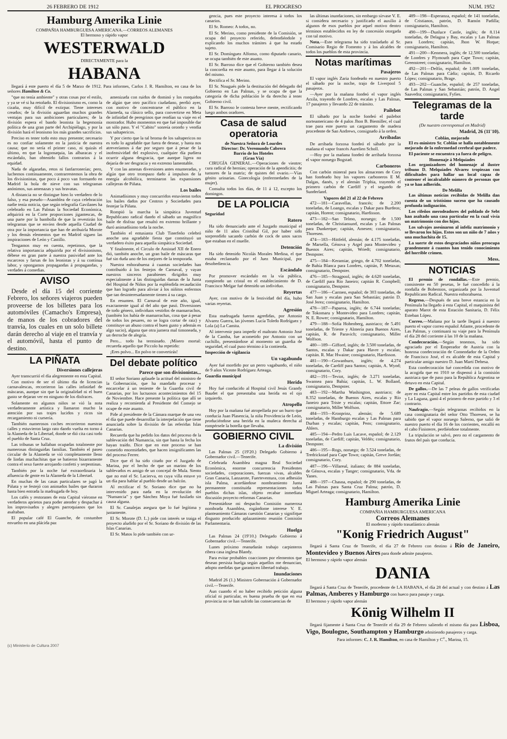26 FEBRERO DE 1912 EL PROGRESO NUM. 1952
Hamburg Amerika Linie
COMPAÑIA HAMBURGUESA AMERICANA.—CORREOS ALEMANES
El hermoso y rápido vapor
WESTERWALD
DIRECTAMENTE para la
HABANA
llegará á este puerto el día 5 de Marzo de 1912. Para informes, Carlos J. R. Hamilton, en casa de los señores Hamilton & Co.
"que no tenía ambiente" y otras cosas por el estilo, y ya se vé si ha retoñado. El divisionismo es, como la cizaña, muy difícil de extirpar. Tiene intereses creados; de la división aguardan muchos grandes ventajas para sus ambiciones particulares; de la división espera el bando leonista la hegemonía política de una gran parte del Archipiélago, y por la división hará el leonismo los más grandes sacrificios.
Preciso es tener todo esto muy presente; necesario es no confiar solamente en la justicia de nuestra causa; que no sería el primer caso, ni quizás el último, en que la logomaquia, las albaracas y el escándalo, han obtenido fallos contrarios á la equidad.
Nada de algaradas, retos ni fanfarronerías; pero, luchemos contínuamente, contrarrestemos la obra de los divisionistas, que poco á poco van formando en Madrid la bola de nieve con sus telegramas anónimos, sus amenazas y sus bravatas.
A distancia no se distingue bien lo verdadero de lo falso, y esa pseudo—Asamblea de cuya celebración nadie tenía noticia, que según telegrafía Gavilanes ha celebrado en Las Palmas la Sociedad Económica, adquirirá en la Corte proporciones jigantescas, de una parte por la bambolla de que la revestirán los telegramas que se envíen desde aquella Ciudad de otra por la importancia que han de atribuirla Morote y los demás elementos que en Madrid siguen las inspiraciones de León y Castillo.
Tengamos muy en cuenta, repetimos, que la relativa importancia adquirida por el divisionismo, débese en gran parte á nuestra pasividad ante los escarceos y farsas de los leonistas y á su contínua labor, y opongamos propagandas á propagandas, y verdades á comedias.
AVISO
Desde el día 15 del corriente Febrero, los señores viajeros pueden proveerse de los billetes para los automóviles (Camacho's Empresa), de manos de los cobradores del tranvía, los cuales en un solo billete darán derecho al viaje en el tranvía y el automóvil, hasta el punto de destino.
LA PIÑATA
Diversiones callejeras
Ayer transcurrió el día alegremente en esta Capital.
Con motivo de ser el último día de licencias carnavalescas, recorrieron las calles infinidad de máscaras, aunque sin que la originalidad ni el buen gusto se dejaran ver en ninguno de los disfraces.
Solamente en algunos niños se vió la nota verdaderamente artística y llamaron mucho la atención por sus trajes lucidos y ricos sin recargamiento ni cursería.
También numerosos coches recorrieron nuestras calles y estuvieron largo rato dando vuelta en torno á la Alameda de la Libertad, donde se dió cita casi todo el pueblo de Santa Cruz.
Las tribunas se hallaban ocupadas totalmente por numerosas distinguidas familias. También el paseo circular de la Alameda se vió completamente lleno de lindas muchachitas que se batieron bizarramente contra el sexo fuerte arrojando confetti y serpentinas.
También por la noche fué extraordinaria la afluencia de gente en la Alameda de la Libertad.
En muchas de las casas particulares se jugó la Piñata y se festejó con animados bailes que duraron hasta bien entrada la madrugada de hoy.
Los cafés y restoranes de esta Capital viéronse en verdaderos aprietos para poder atender y despachar á los improvisados y alegres parroquianos que los asaltaban.
El popular café El Guanche, de costumbre envuelto en una plácida paz
amenizada con ruidos de dominó y los ronquidos de algún que otro pacífico ciudadano, perdió ayer, con motivo de concentrarse el público en la Alameda, su clásico sello, para convertirse en Meta de infinidad de peregrinos que rendían su viaje en el mostrador. Hubo momentos en que fué imposible dar un sólo paso. Y el "Cabito" sonreía orondo y vendía sus saltapericos.
Y por cierto que la tal broma de los saltapericos no es todo lo agradable que fuera de desear, y hasta nos atreveríamos á dar por seguro que á pesar de la inofensividad del explosivo, cualquier día pudiera ocurrir alguna desgracia, que aunque ligera no dejaría de ser desgracia y en extremo lamentable.
Y con las amenas diversiones antes enumeradas, y algún que otro trompazo dado á impulsos de la energía alcohólica, terminaron las expansiones callejeras de Piñata.
Los bailes
Animadísimos y muy concurridos estuvieron todos los bailes dados por Centros y Sociedades para festejar la Piñata.
Rompió la marcha la simpática Juventud Republicano radical dando el sábado un magnífico baile de disfraz que resultó en extremo brillante y duró animadísimo toda la noche.
También el entusiasta Club Tinerfeño celebró anoche una agradable fiesta que constituyó un verdadero éxito para aquella simpática Sociedad.
Y finalmente, el Circulo de Amistad XII de Enero dió, también anoche, un gran baile de máscaras que fué sin duda uno de los mejores de la temporada.
Nuestra enhorabuena á cuantas sociedades han contribuido á los festejos de Carnaval, y vayan nuestros sinceros parabienes dirigidos muy especialmente á las distinguidas damas de la Junta del Hospital de Niños por la espléndida recaudación que han logrado para aliviar á los niñitos enfermos que tan desinteresadamente tienen á su cargo.
En resumen. El Carnaval de este año, igual, exactamente igual al del año que pasó. Diversiones de todo género, individuos vestidos de mamarrachos, (también los había de mamarrachas, cosa que á pesar de todos los pesares, no se logra cortar de raiz) y constituye un abuso contra el buen gusto y además es algo sucio), alguna que otra jumera mal timoneada, y un derroche de alegría.
Pero... todo ha terminado. ¡Mísero mortal: recuerda aquello que Piccolo ha repetido:
¡Eres polvo... En polvo te convertirás!
Del debate político
Parece que son divisionistas...
El señor Soriano aplaude la actitud del ministro de la Gobernación, que ha mandado procesar y encarcelar á un teniente de la Guardia civil de Canarias, por los luctuosos acontecimientos del 15 de Noviembre. Hace presente la política que allí se realiza y recomienda al Presidente del Consejo se ocupe de este asunto.
Pide al presidente de la Cámara marque de una vez el día que puede desarrollar la interpelación que tiene anunciada sobre la división de las referidas Islas Canarias.
Recuerda que ha pedido los datos del proceso de la sublevación del Numancia, sin que hasta la fecha los hayan traído. Dice que en este proceso se han cometido enormidades, que hacen insignificantes las del proceso Ferrer.
Dice que él ha sido citado por el Juzgado de Marina, por el hecho de que un marino de los sublevados es amigo de un concejal de Mula. Siento que no esté el Sr. Lacierva, en cuya villa estuve yo un día para hablar al pueblo desde un balcón.
Al rectificar el Sr. Soriano dice que no ha intervenido para nada en la revolución del "Numancia" y que Sánchez Moya fué fusilado sin causa alguna.
El Sr. Canalejas asegura que lo fué legítima y justamente.
El Sr. Morote (D. L.) pide con interés se traiga el proyecto aludido por el Sr. Soriano de división de las Islas Canarias.
El Sr. Matos lo pide también con ur-
gencia, pues este proyecto interesa á todos los canarios.
El Sr. Romeo: A todos, no.
El Sr. Merino, como presidente de la Comisión, se ocupa del proyecto referido, defendiéndole y explicando los muchos trámites á que ha estado sujeto.
El Sr. Domínguez Alfonso, como diputado canario, se ocupa también de este asunto.
El Sr. Barroso dice que el Gobierno también desea la concordia en este asunto, para llegar á la solución del mismo.
Rectifica el Sr. Merino.
El Sr. Nougués pide la destitución del delegado del Gobierno en Las Palmas, y se ocupa de que la categoría de dicha población le da derecho á tener Gobierno civil.
El Sr. Barroso le contesta breve mente, rectificando luego ambos oradores.
Casa de salud operatoria
de Nuestra Señora de Lourdes
Director: Dr. Veremundo Cabrera
Barrio de los Hoteles
(Gran Vía)
CIRUGÍA GENERAL.—Operaciones de vientre; cura radical de hernias; operación de la apendicitis; de tumores de la matriz; de quistes del ovario.—Vías génito urinarias. Ginecología (enfermedades de la mujer).
Consulta todos los días, de 11 á 12, excepto los domingos.
DE LA POLICIA
Seguridad
Ratero
Ha sido denunciado ante el Juzgado municipal el niño de 11 años Cristóbal Gil, por haber sido sorprendido sacando carbón de cock de unos sacos que estaban en el muelle.
Detención
Ha sido detenido Nicolás Morales Medina, el que estaba reclamado por el Juez Municipal, por desobediencia.
Escándalo
Por promover escándalo en la vía pública, rompiendo un cristal en el establecimiento de D. Francisco Melgar fué detenido un individuo.
Reyertas
Ayer, con motivo de la festividad del día, hubo varias reyertas.
Agresión
Esta madrugada fueron agredidas, por Antonio Alvarez Guerra, las jóvenes Lucía Toledo Rodríguez y Lola (a) La Camita.
Al intervenir para impedir el maltrato Antonio José de la Camba, fue acometido por Antonio con un cuchillo, presentándose al momento un guardia de seguridad, el cual puso término á la contienda.
Inspección de vigilancia
Un vagabundo
Ayer fué mordido por un perro vagabundo, el niño de 9 años Vicente Rodríguez Arteaga.
Guardia municipal
Herido
Hoy fué conducido al Hospital civil Jesús Grandy Baudet el que presentaba una herida en el ojo izquierdo.
Atropello
Hoy por la mañana fué atropellada por un burro que conducía Juan Plasencia, la niña Providencia de León, produciéndose una herida en la muñeca derecha al rompérsele la botella que llevaba.
GOBIERNO CIVIL
La división
Las Palmas 25 (19'20.) Delegado Gobierno á Gobernador civil.—Tenerife.
Celebrada Asamblea magna Real Sociedad Económica, enorme concurrencia Presidentes sociedades, corporaciones, fuerzas vivas, alcaldes Gran Canaria, Lanzarote, Fuerteventura, con adhesión isla Palma, acordándose nombramiento Junta permanente constituida representaciones todos pueblos dichas islas, objeto recabar inmediata discusión proyecto reformas Canarias.
Presentádose mi despacho Comisión numerosa nombrada Asamblea, rogándome interese V. E. planteamiento Cámaras cuestión Canarias y signifique disgusto producido aplazamiento reunión Comisión Parlamentaria.
Huelga
Las Palmas 24 (19'10.) Delegado Gobierno á Gobernador civil.—Tenerife.
Lunes próximo reanudarán trabajo carpinteros ribera casa inglesa Blandy.
Para evitar probables coacciones por elementos que desean persista huelga según aquellos me denuncian, adopto medidas que garanticen libertad trabajo.
Inundaciones
Madrid 26 (1.) Ministro Gobernación á Gobernador civil.—Tenerife.
Aun cuando el no haber recibido petición alguna oficial ni particular, es buena prueba de que en esa provincia no se han sufrido las consecuencias de
las últimas inundaciones, sin embargo sírvase V. E. si considera necesario y justificado el auxilio á algunos de esos pueblos por aquel motivo dentro términos establecidos en ley de concesión otorgada con tal motivo.
Nota.—Este telegrama ha sido trasladado al Sr. Comisario Regio de Fomento y á los alcaldes de todos los pueblos de esta provincia.
Notas marítimas
Pasajeros
El vapor inglés Zaria fondeado en nuestro puerto el sábado por la noche, trajo de Liverpool 5 pasajeros.
—Ayer por la mañana fondeó el vapor inglés Arzila, trayendo de Londres, escalas y Las Palmas, 17 pasajeros y llevando 22 de tránsito.
Pailebot
El sábado por la noche fondeó el pailebot norteamericano de 4 palos Jhon B. Biemiller, el cual trae para este puerto un cargamento de madera procedente de San Andrews, consignado á la orden.
Arribadas
De arribada forzosa fondeó el sábado por la mañana el vapor francés Aurelien Scholl.
—Hoy por la mañana fondeó de arribada forzosa el vapor noruego Bogstad.
Carboneros
Con carbón mineral para los almacenes de Cory han fondeado hoy los vapores carboneros E M. Dalgas, danés, y el alemán Triphia, trayendo el primero carbón de Cardiff y el segundo de Sunderland.
Vapores del 21 al 22 de Febrero
472—181—Caravellas, francés; de 2.200 toneladas, de Loango, escalas y Dakar para Burdeos; capitán, Horent; consignatario, Hardisson.
473—182—San Telmo, noruego; de 1.500 toneladas, de Christiansund, escalas y Las Palmas para Dunkerque; capitán, Amesen; consignatario, Thoresen.
474—183—Hittfeld, alemán; de 4.175 toneladas, de Marsella, Génova y Argel para Montevideo y Buenos Aires; capitán, Wriedt; consignatario, Dempster.
475—184—Keramiar, griego, de 4.702 toneladas, de Bahía Blanca para Londres, capitán, P. Metaxas; consignatario, Dempster.
476—185—Stragpool, inglés; de 4.620 toneladas, de Cardiff para Río Janeiro; capitán R. Compbell; consignatario, Dempster.
477—186—Carmen, español; de 303 toneladas, de San Juan y escalas para San Sebastián; patrón D. José Jerez; consignatario, Hamilton.
478—187—Paparoa, inglés; de 6.744 toneladas; de Tokomaru y Montevideo para Londres; capitán, N. E. Rower; consignatario, Hamilton.
479—188—Sofía Hohenberg, austriaco; de 5.491 toneladas, de Trieste y Almería para Buenos Aires, capitán, R. de Paravich; consignatario, Miller Wolfson.
480—189—Gifford, inglés; de 3.500 toneladas, de Santos, escalas y Dakar para Havre y escalas; capitán. R. Mac Hwaine; consignatario, Hardisson.
481—190—Gowanburn, inglés; de 4.274 toneladas, de Cardiff para Santos; capitán, A. Wynd; consignatario, Cory.
482—191—Teviot, inglés; de 3.271 toneladas, Swansea para Bahía; capitán, L. W. Bolland, consignatario, Dempster.
483—192—Martha Washington, austriaco; de 8.352 toneladas, de Buenos Aires, escalas y Río Janeiro para Triste y escalas; capitán, Ettore Zar; consignatario, Miller Wolfson.
484—193—Kronprinz, alemán; de 5.689 toneladas, de Hamburgo escalas y Las Palmas para Durban y escalas; capitán, Pens; consignatario, Ahlers.
485—194—Pedro Luis Lacave, español; de 2.129 toneladas, de Cardiff; capitán, Veldés; consignatario, Dempster.
486—195—Rogs, noruego; de 3.524 toneladas, de Tredrickstad para Cape Town; capitán, Greve Jordán; consignatario, Cory.
487—196—Villareal, italiano; de 884 toneladas, de Génova, escalas y Tanger; consignatario, Vda. de Yanes.
488—197—Chasna, español; de 290 toneladas, de Las Palmas para Santa Cruz Palma; patrón, D. Miguel Arteaga; consignatario, Hamilton.
489—198—Esperanza, español; de 141 toneladas, de Cristianos, patrón, D. Ramón Padilla; consignatario, Hamilton.
490—199—Dunluce Castle, inglés; de 8.114 toneladas, de Delagoa y Bay, escalas y Las Palmas para Londres; capitán, Jhon W. Hoque; consignatario, Hamilton.
491—200—Kenmera, inglés; de 12.500 toneladas; de Londres y Plymouth para Cape Town; capitán, Greenstreet; consignatario, Hamilton.
492—201—Delfín, español; de 1.009 toneladas, de Las Palmas para Cádiz; capitán, D. Ricardo López; consignatario, Brage.
493—202—Guanche, español; de 257 toneladas, de Las Palmas y San Sebastián; patrón, D. Angel Saavedra; consignatario, Fyfies.
Telegramas de la tarde
(De nuestro corresponsal en Madrid)
Madrid, 26 (11'10).
Coblán, mejorado
El ex-ministro Sr. Coblán se halla notablemente mejorado de la enfermedad cerebral que padece.
El paciente se encuentra ya fuera de peligro.
Homenaje á Melquiades
Los organizadores del homenaje al ilustre tribuno D. Melquiades Alvarez tropiezan con dificultades para hallar un local capaz de contener el incalculable número de personas que ya se han adherido.
De Melilla
Las últimas noticias recibidas de Melilla dan cuenta de un tristísimo suceso que ha causado profunda indignación.
Los rifeños merodeadores del poblado de Sebt han asaltado una casa particular en la cual vivía un matrimonio con dos hijos.
Los salvajes asesinaron al infeliz matrimonio y se llevaron los hijos. Estos son un niño de 7 años y una muchachita de 15.
La suerte de estos desgraciados niños preocupa grandemente á cuantos han tenido conocimiento del horrible crimen.
Mess.
NOTICIAS
El premio de rondallas.—Este premio, consistente en 50 pesetas, le fué concedido á la rondalla de Bohemios, organizada por la Juventud Republicano Radical. Nuestra enhorabuena.
Regreso.—Después de una breve estancia en la Península ha llegado á esta Capital, el maquinista del aparato Marot de esta Estación Sanitaria, D. Félix Esteban López.
Correo.—Mañana por la tarde llegará á nuestro puerto el vapor correo español Atlante, procedente de Las Palmas, y continuará su viaje para la Península el día 28 del corriente á las 10 de la mañana.
Condecoración.—Según tenemos, ha sido agraciado por el Emperador de Austria con la honrosa condecoración de Comendador de la Orden de Francisco José, el ex alcalde de esta Capital y particular amigo nuestro D. Juan Martí Dehesa.
Esta condecoración fué concedida con motivo de la acogida que en 1910 se dispensó á la comisión austriaca que de paso para la República Argentina se detuvo en esta Capital.
De gallos.—De las 7 peleas de gallos verificadas ayer en esta Capital entre los partidos de esta ciudad y La Laguna, ganó 4 el primero de este partido y 3 el contrario.
Naufragio.—Según telegramas recibidos en la casa consignataria del señor Otto Thoresen, se ha sabido que el vapor noruego Salerno, que salió de nuestro puerto el día 16 de los corrientes, encalló en el cabo Finisterre, perdiéndose totalmente.
La tripulación se salvó, pero no el cargamento de frutos del país que conducía.
Hamburg Amerika Linie
COMPAÑIA HAMBURGUESA AMERICANA
Correos Alemanes
El moderno y rápido trasatlántico alemán
"Konig Friedrich August"
llegará á Santa Cruz de Tenerife, el día 27 de Febrero con destino á Río de Janeiro, Montevideo y Buenos Aires para donde admite pasajeros.
El hermoso y rápido vapor alemán
DANIA
llegará á Santa Cruz de Tenerife, procedente de LA HABANA, el día 28 del actual y con destino á Las Palmas, Amberes y Hamburgo con hueco para pasaje y carga.
El hermoso y rápido vapor alemán
König Wilhelm II
llegará fijamente á Santa Cruz de Tenerife el día 29 de Febrero saliendo el mismo día para Lisboa, Vigo, Boulogne, Southampton y Hamburgo admitiendo pasajeros y carga.
Para informes: C. J. R. Hamilton, en casa de Hamilton y C<sup>o</sup>., Marina, 15.
(c) Ministerio de Cultura 2007